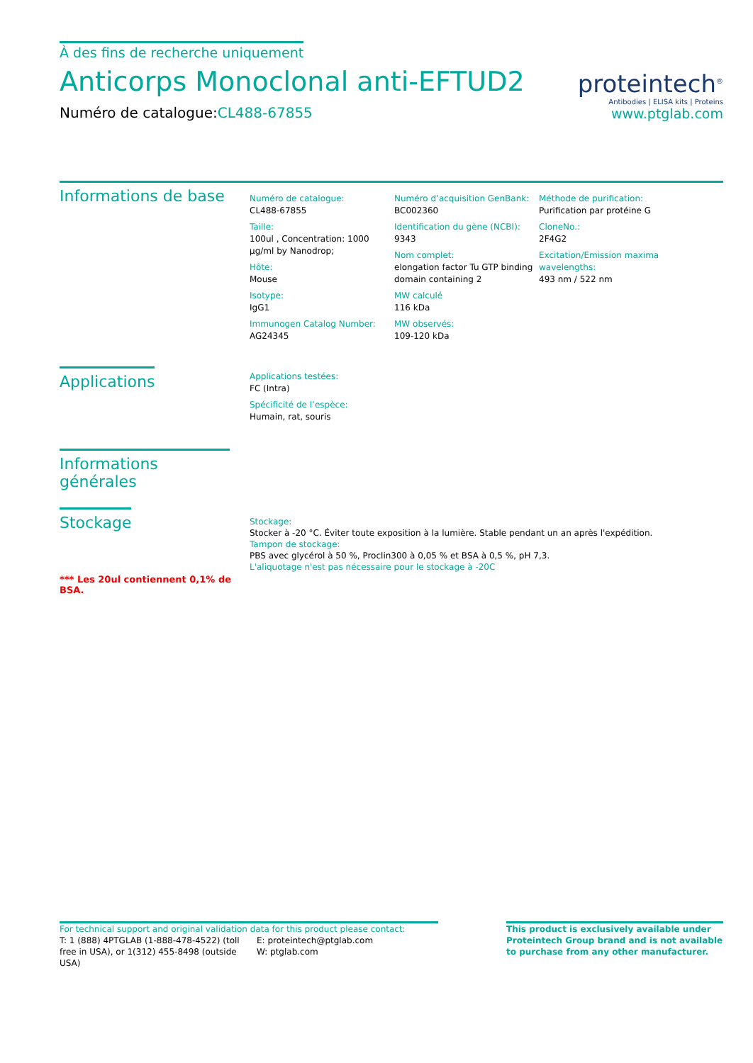À des fins de recherche uniquement
Anticorps Monoclonal anti-EFTUD2
Numéro de catalogue:CL488-67855
proteintech<sup>®</sup>
Antibodies | ELISA kits | Proteins
www.ptglab.com
Informations de base
Numéro de catalogue:
CL488-67855
Taille:
100ul , Concentration: 1000 μg/ml by Nanodrop;
Hôte:
Mouse
Isotype:
IgG1
Immunogen Catalog Number:
AG24345
Numéro d’acquisition GenBank:
BC002360
Identification du gène (NCBI):
9343
Nom complet:
elongation factor Tu GTP binding domain containing 2
MW calculé
116 kDa
MW observés:
109-120 kDa
Méthode de purification:
Purification par protéine G
CloneNo.:
2F4G2
Excitation/Emission maxima wavelengths:
493 nm / 522 nm
Applications
Applications testées:
FC (Intra)
Spécificité de l’espèce:
Humain, rat, souris
Informations générales
Stockage
*** Les 20ul contiennent 0,1% de BSA.
Stockage:
Stocker à -20 °C. Éviter toute exposition à la lumière. Stable pendant un an après l'expédition.
Tampon de stockage:
PBS avec glycérol à 50 %, Proclin300 à 0,05 % et BSA à 0,5 %, pH 7,3.
L'aliquotage n'est pas nécessaire pour le stockage à -20C
For technical support and original validation data for this product please contact:
T: 1 (888) 4PTGLAB (1-888-478-4522) (toll free in USA), or 1(312) 455-8498 (outside USA)
E: proteintech@ptglab.com
W: ptglab.com
This product is exclusively available under Proteintech Group brand and is not available to purchase from any other manufacturer.